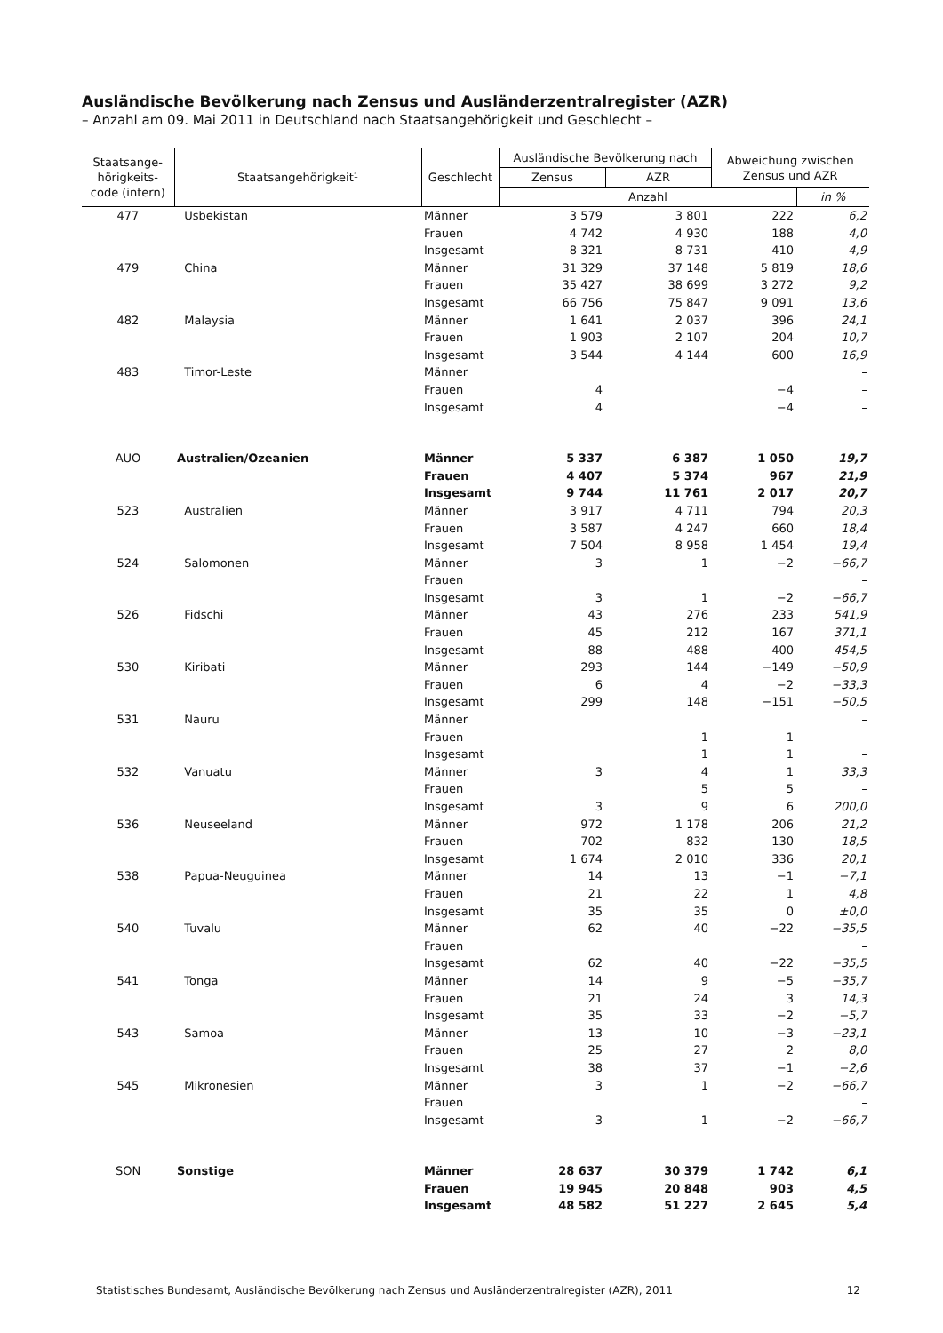Ausländische Bevölkerung nach Zensus und Ausländerzentralregister (AZR)
– Anzahl am 09. Mai 2011 in Deutschland nach Staatsangehörigkeit und Geschlecht –
| Staatsange- hörigkeits- code (intern) | Staatsangehörigkeit¹ | Geschlecht | Ausländische Bevölkerung nach | | Abweichung zwischen Zensus und AZR | |
| --- | --- | --- | --- | --- | --- | --- |
| | | | Zensus | AZR | | |
| | | | Anzahl | | | in % |
| 477 | Usbekistan | Männer | 3 579 | 3 801 | 222 | 6,2 |
| | | Frauen | 4 742 | 4 930 | 188 | 4,0 |
| | | Insgesamt | 8 321 | 8 731 | 410 | 4,9 |
| 479 | China | Männer | 31 329 | 37 148 | 5 819 | 18,6 |
| | | Frauen | 35 427 | 38 699 | 3 272 | 9,2 |
| | | Insgesamt | 66 756 | 75 847 | 9 091 | 13,6 |
| 482 | Malaysia | Männer | 1 641 | 2 037 | 396 | 24,1 |
| | | Frauen | 1 903 | 2 107 | 204 | 10,7 |
| | | Insgesamt | 3 544 | 4 144 | 600 | 16,9 |
| 483 | Timor-Leste | Männer | | | | – |
| | | Frauen | 4 | | −4 | – |
| | | Insgesamt | 4 | | −4 | – |
| AUO | Australien/Ozeanien | Männer | 5 337 | 6 387 | 1 050 | 19,7 |
| | | Frauen | 4 407 | 5 374 | 967 | 21,9 |
| | | Insgesamt | 9 744 | 11 761 | 2 017 | 20,7 |
| 523 | Australien | Männer | 3 917 | 4 711 | 794 | 20,3 |
| | | Frauen | 3 587 | 4 247 | 660 | 18,4 |
| | | Insgesamt | 7 504 | 8 958 | 1 454 | 19,4 |
| 524 | Salomonen | Männer | 3 | 1 | −2 | −66,7 |
| | | Frauen | | | | – |
| | | Insgesamt | 3 | 1 | −2 | −66,7 |
| 526 | Fidschi | Männer | 43 | 276 | 233 | 541,9 |
| | | Frauen | 45 | 212 | 167 | 371,1 |
| | | Insgesamt | 88 | 488 | 400 | 454,5 |
| 530 | Kiribati | Männer | 293 | 144 | −149 | −50,9 |
| | | Frauen | 6 | 4 | −2 | −33,3 |
| | | Insgesamt | 299 | 148 | −151 | −50,5 |
| 531 | Nauru | Männer | | | | – |
| | | Frauen | | 1 | 1 | – |
| | | Insgesamt | | 1 | 1 | – |
| 532 | Vanuatu | Männer | 3 | 4 | 1 | 33,3 |
| | | Frauen | | 5 | 5 | – |
| | | Insgesamt | 3 | 9 | 6 | 200,0 |
| 536 | Neuseeland | Männer | 972 | 1 178 | 206 | 21,2 |
| | | Frauen | 702 | 832 | 130 | 18,5 |
| | | Insgesamt | 1 674 | 2 010 | 336 | 20,1 |
| 538 | Papua-Neuguinea | Männer | 14 | 13 | −1 | −7,1 |
| | | Frauen | 21 | 22 | 1 | 4,8 |
| | | Insgesamt | 35 | 35 | 0 | ±0,0 |
| 540 | Tuvalu | Männer | 62 | 40 | −22 | −35,5 |
| | | Frauen | | | | – |
| | | Insgesamt | 62 | 40 | −22 | −35,5 |
| 541 | Tonga | Männer | 14 | 9 | −5 | −35,7 |
| | | Frauen | 21 | 24 | 3 | 14,3 |
| | | Insgesamt | 35 | 33 | −2 | −5,7 |
| 543 | Samoa | Männer | 13 | 10 | −3 | −23,1 |
| | | Frauen | 25 | 27 | 2 | 8,0 |
| | | Insgesamt | 38 | 37 | −1 | −2,6 |
| 545 | Mikronesien | Männer | 3 | 1 | −2 | −66,7 |
| | | Frauen | | | | – |
| | | Insgesamt | 3 | 1 | −2 | −66,7 |
| SON | Sonstige | Männer | 28 637 | 30 379 | 1 742 | 6,1 |
| | | Frauen | 19 945 | 20 848 | 903 | 4,5 |
| | | Insgesamt | 48 582 | 51 227 | 2 645 | 5,4 |
Statistisches Bundesamt, Ausländische Bevölkerung nach Zensus und Ausländerzentralregister (AZR), 2011 12